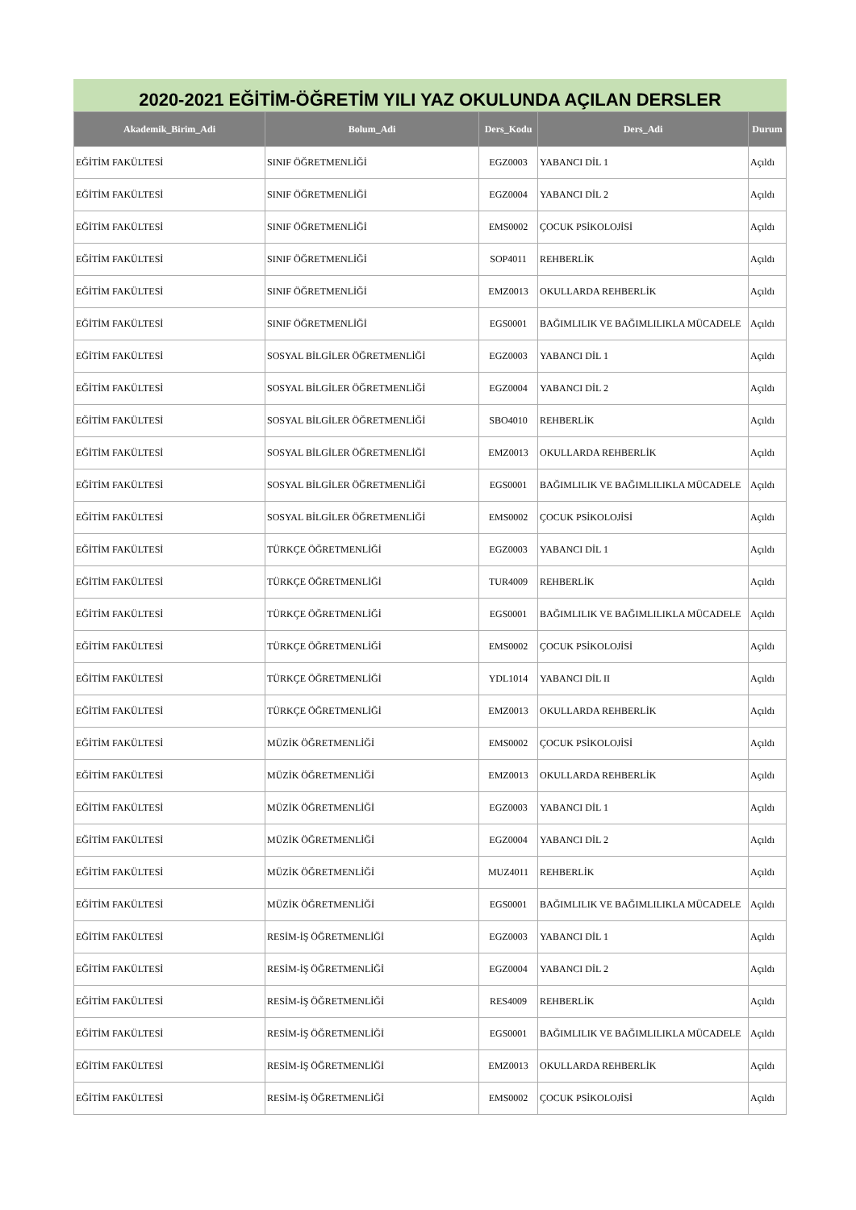2020-2021 EĞİTİM-ÖĞRETİM YILI YAZ OKULUNDA AÇILAN DERSLER
| Akademik_Birim_Adi | Bolum_Adi | Ders_Kodu | Ders_Adi | Durum |
| --- | --- | --- | --- | --- |
| EĞİTİM FAKÜLTESİ | SINIF ÖĞRETMENLİĞİ | EGZ0003 | YABANCI DİL 1 | Açıldı |
| EĞİTİM FAKÜLTESİ | SINIF ÖĞRETMENLİĞİ | EGZ0004 | YABANCI DİL 2 | Açıldı |
| EĞİTİM FAKÜLTESİ | SINIF ÖĞRETMENLİĞİ | EMS0002 | ÇOCUK PSİKOLOJİSİ | Açıldı |
| EĞİTİM FAKÜLTESİ | SINIF ÖĞRETMENLİĞİ | SOP4011 | REHBERLİK | Açıldı |
| EĞİTİM FAKÜLTESİ | SINIF ÖĞRETMENLİĞİ | EMZ0013 | OKULLARDA REHBERLİK | Açıldı |
| EĞİTİM FAKÜLTESİ | SINIF ÖĞRETMENLİĞİ | EGS0001 | BAĞIMLILIK VE BAĞIMLILIKLA MÜCADELE | Açıldı |
| EĞİTİM FAKÜLTESİ | SOSYAL BİLGİLER ÖĞRETMENLİĞİ | EGZ0003 | YABANCI DİL 1 | Açıldı |
| EĞİTİM FAKÜLTESİ | SOSYAL BİLGİLER ÖĞRETMENLİĞİ | EGZ0004 | YABANCI DİL 2 | Açıldı |
| EĞİTİM FAKÜLTESİ | SOSYAL BİLGİLER ÖĞRETMENLİĞİ | SBO4010 | REHBERLİK | Açıldı |
| EĞİTİM FAKÜLTESİ | SOSYAL BİLGİLER ÖĞRETMENLİĞİ | EMZ0013 | OKULLARDA REHBERLİK | Açıldı |
| EĞİTİM FAKÜLTESİ | SOSYAL BİLGİLER ÖĞRETMENLİĞİ | EGS0001 | BAĞIMLILIK VE BAĞIMLILIKLA MÜCADELE | Açıldı |
| EĞİTİM FAKÜLTESİ | SOSYAL BİLGİLER ÖĞRETMENLİĞİ | EMS0002 | ÇOCUK PSİKOLOJİSİ | Açıldı |
| EĞİTİM FAKÜLTESİ | TÜRKÇE ÖĞRETMENLİĞİ | EGZ0003 | YABANCI DİL 1 | Açıldı |
| EĞİTİM FAKÜLTESİ | TÜRKÇE ÖĞRETMENLİĞİ | TUR4009 | REHBERLİK | Açıldı |
| EĞİTİM FAKÜLTESİ | TÜRKÇE ÖĞRETMENLİĞİ | EGS0001 | BAĞIMLILIK VE BAĞIMLILIKLA MÜCADELE | Açıldı |
| EĞİTİM FAKÜLTESİ | TÜRKÇE ÖĞRETMENLİĞİ | EMS0002 | ÇOCUK PSİKOLOJİSİ | Açıldı |
| EĞİTİM FAKÜLTESİ | TÜRKÇE ÖĞRETMENLİĞİ | YDL1014 | YABANCI DİL II | Açıldı |
| EĞİTİM FAKÜLTESİ | TÜRKÇE ÖĞRETMENLİĞİ | EMZ0013 | OKULLARDA REHBERLİK | Açıldı |
| EĞİTİM FAKÜLTESİ | MÜZİK ÖĞRETMENLİĞİ | EMS0002 | ÇOCUK PSİKOLOJİSİ | Açıldı |
| EĞİTİM FAKÜLTESİ | MÜZİK ÖĞRETMENLİĞİ | EMZ0013 | OKULLARDA REHBERLİK | Açıldı |
| EĞİTİM FAKÜLTESİ | MÜZİK ÖĞRETMENLİĞİ | EGZ0003 | YABANCI DİL 1 | Açıldı |
| EĞİTİM FAKÜLTESİ | MÜZİK ÖĞRETMENLİĞİ | EGZ0004 | YABANCI DİL 2 | Açıldı |
| EĞİTİM FAKÜLTESİ | MÜZİK ÖĞRETMENLİĞİ | MUZ4011 | REHBERLİK | Açıldı |
| EĞİTİM FAKÜLTESİ | MÜZİK ÖĞRETMENLİĞİ | EGS0001 | BAĞIMLILIK VE BAĞIMLILIKLA MÜCADELE | Açıldı |
| EĞİTİM FAKÜLTESİ | RESİM-İŞ ÖĞRETMENLİĞİ | EGZ0003 | YABANCI DİL 1 | Açıldı |
| EĞİTİM FAKÜLTESİ | RESİM-İŞ ÖĞRETMENLİĞİ | EGZ0004 | YABANCI DİL 2 | Açıldı |
| EĞİTİM FAKÜLTESİ | RESİM-İŞ ÖĞRETMENLİĞİ | RES4009 | REHBERLİK | Açıldı |
| EĞİTİM FAKÜLTESİ | RESİM-İŞ ÖĞRETMENLİĞİ | EGS0001 | BAĞIMLILIK VE BAĞIMLILIKLA MÜCADELE | Açıldı |
| EĞİTİM FAKÜLTESİ | RESİM-İŞ ÖĞRETMENLİĞİ | EMZ0013 | OKULLARDA REHBERLİK | Açıldı |
| EĞİTİM FAKÜLTESİ | RESİM-İŞ ÖĞRETMENLİĞİ | EMS0002 | ÇOCUK PSİKOLOJİSİ | Açıldı |